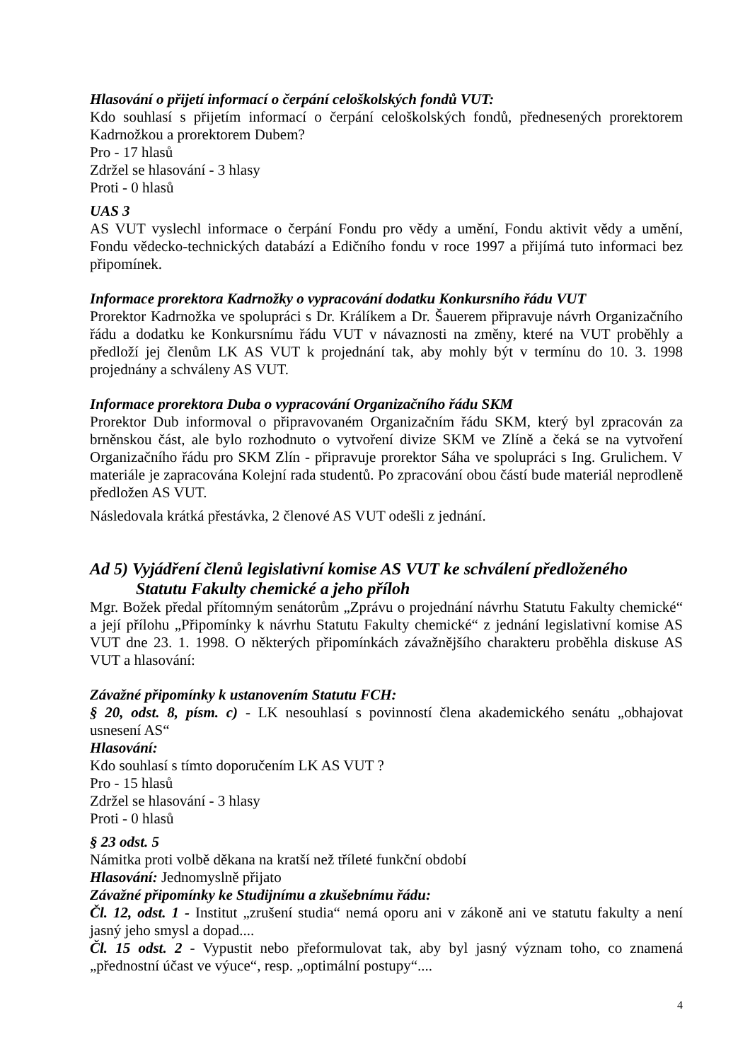Hlasování o přijetí informací o čerpání celoškolských fondů VUT:
Kdo souhlasí s přijetím informací o čerpání celoškolských fondů, přednesených prorektorem Kadrnožkou a prorektorem Dubem?
Pro - 17 hlasů
Zdržel se hlasování - 3 hlasy
Proti - 0 hlasů
UAS 3
AS VUT vyslechl informace o čerpání Fondu pro vědy a umění, Fondu aktivit vědy a umění, Fondu vědecko-technických databází a Edičního fondu v roce 1997 a přijímá tuto informaci bez připomínek.
Informace prorektora Kadrnožky o vypracování dodatku Konkursního řádu VUT
Prorektor Kadrnožka ve spolupráci s Dr. Králíkem a Dr. Šauerem připravuje návrh Organizačního řádu a dodatku ke Konkursnímu řádu VUT v návaznosti na změny, které na VUT proběhly a předloží jej členům LK AS VUT k projednání tak, aby mohly být v termínu do 10. 3. 1998 projednány a schváleny AS VUT.
Informace prorektora Duba o vypracování Organizačního řádu SKM
Prorektor Dub informoval o připravovaném Organizačním řádu SKM, který byl zpracován za brněnskou část, ale bylo rozhodnuto o vytvoření divize SKM ve Zlíně a čeká se na vytvoření Organizačního řádu pro SKM Zlín - připravuje prorektor Sáha ve spolupráci s Ing. Grulichem. V materiále je zapracována Kolejní rada studentů. Po zpracování obou částí bude materiál neprodleně předložen AS VUT.
Následovala krátká přestávka, 2 členové AS VUT odešli z jednání.
Ad 5) Vyjádření členů legislativní komise AS VUT ke schválení předloženého
Statutu Fakulty chemické a jeho příloh
Mgr. Božek předal přítomným senátorům „Zprávu o projednání návrhu Statutu Fakulty chemické“ a její přílohu „Připomínky k návrhu Statutu Fakulty chemické“ z jednání legislativní komise AS VUT dne 23. 1. 1998. O některých připomínkách závažnějšího charakteru proběhla diskuse AS VUT a hlasování:
Závažné připomínky k ustanovením Statutu FCH:
§ 20, odst. 8, písm. c) - LK nesouhlasí s povinností člena akademického senátu „obhajovat usnesení AS“
Hlasování:
Kdo souhlasí s tímto doporučením LK AS VUT ?
Pro - 15 hlasů
Zdržel se hlasování - 3 hlasy
Proti - 0 hlasů
§ 23 odst. 5
Námitka proti volbě děkana na kratší než tříleté funkční období
Hlasování: Jednomyslně přijato
Závažné připomínky ke Studijnímu a zkušebnímu řádu:
Čl. 12, odst. 1 - Institut „zrušení studia“ nemá oporu ani v zákoně ani ve statutu fakulty a není jasný jeho smysl a dopad....
Čl. 15 odst. 2 - Vypustit nebo přeformulovat tak, aby byl jasný význam toho, co znamená „přednostní účast ve výuce“, resp. „optimální postupy“....
4